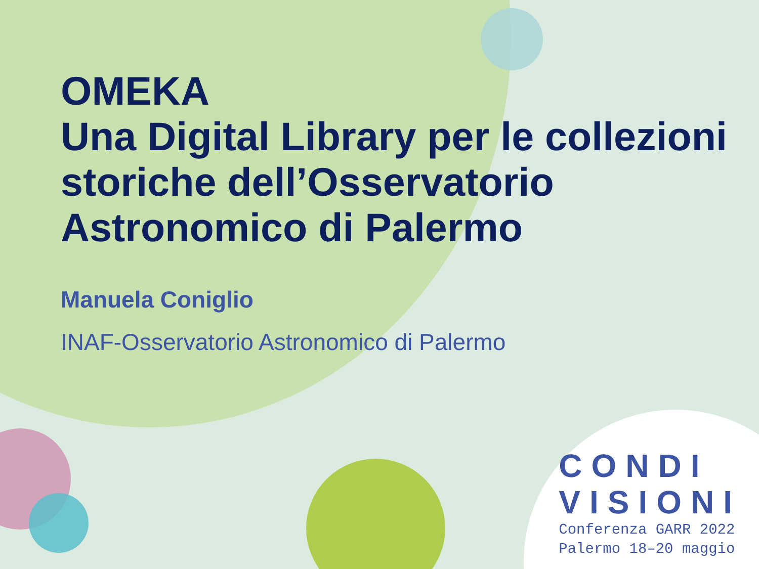OMEKA
Una Digital Library per le collezioni storiche dell’Osservatorio Astronomico di Palermo
Manuela Coniglio
INAF-Osservatorio Astronomico di Palermo
CONDI
VISIONI
Conferenza GARR 2022
Palermo 18–20 maggio